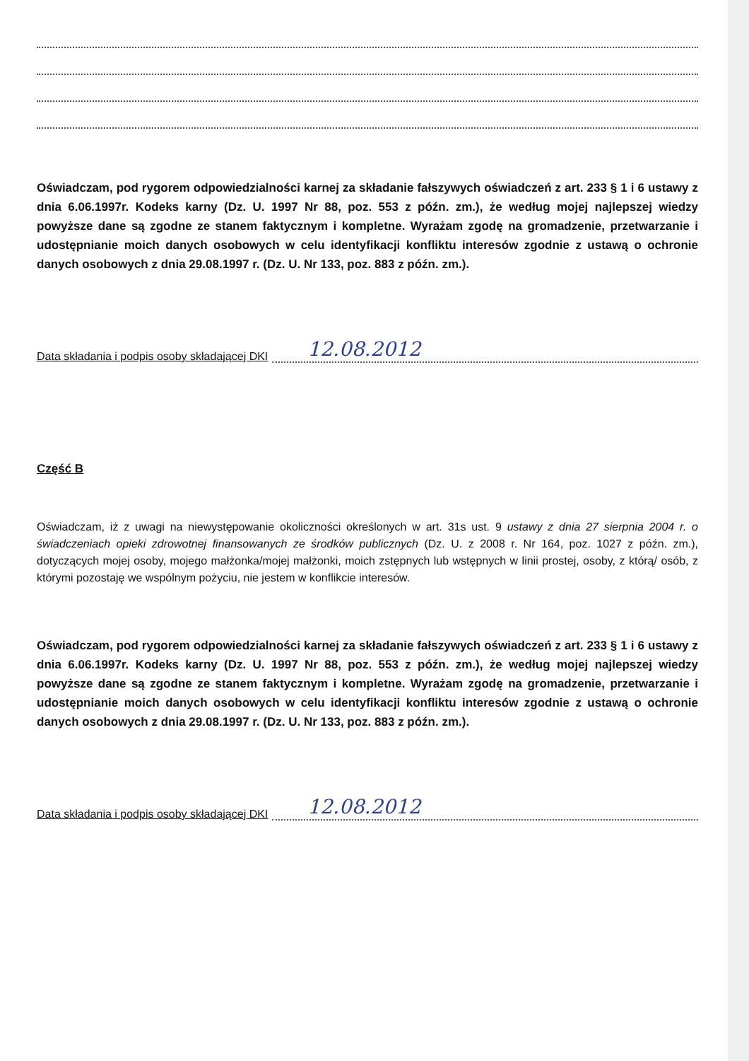Oświadczam, pod rygorem odpowiedzialności karnej za składanie fałszywych oświadczeń z art. 233 § 1 i 6 ustawy z dnia 6.06.1997r. Kodeks karny (Dz. U. 1997 Nr 88, poz. 553 z późn. zm.), że według mojej najlepszej wiedzy powyższe dane są zgodne ze stanem faktycznym i kompletne. Wyrażam zgodę na gromadzenie, przetwarzanie i udostępnianie moich danych osobowych w celu identyfikacji konfliktu interesów zgodnie z ustawą o ochronie danych osobowych z dnia 29.08.1997 r. (Dz. U. Nr 133, poz. 883 z późn. zm.).
Data składania i podpis osoby składającej DKI 12.08.2012
Część B
Oświadczam, iż z uwagi na niewystępowanie okoliczności określonych w art. 31s ust. 9 ustawy z dnia 27 sierpnia 2004 r. o świadczeniach opieki zdrowotnej finansowanych ze środków publicznych (Dz. U. z 2008 r. Nr 164, poz. 1027 z późn. zm.), dotyczących mojej osoby, mojego małżonka/mojej małżonki, moich zstępnych lub wstępnych w linii prostej, osoby, z którą/ osób, z którymi pozostaję we wspólnym pożyciu, nie jestem w konflikcie interesów.
Oświadczam, pod rygorem odpowiedzialności karnej za składanie fałszywych oświadczeń z art. 233 § 1 i 6 ustawy z dnia 6.06.1997r. Kodeks karny (Dz. U. 1997 Nr 88, poz. 553 z późn. zm.), że według mojej najlepszej wiedzy powyższe dane są zgodne ze stanem faktycznym i kompletne. Wyrażam zgodę na gromadzenie, przetwarzanie i udostępnianie moich danych osobowych w celu identyfikacji konfliktu interesów zgodnie z ustawą o ochronie danych osobowych z dnia 29.08.1997 r. (Dz. U. Nr 133, poz. 883 z późn. zm.).
Data składania i podpis osoby składającej DKI 12.08.2012